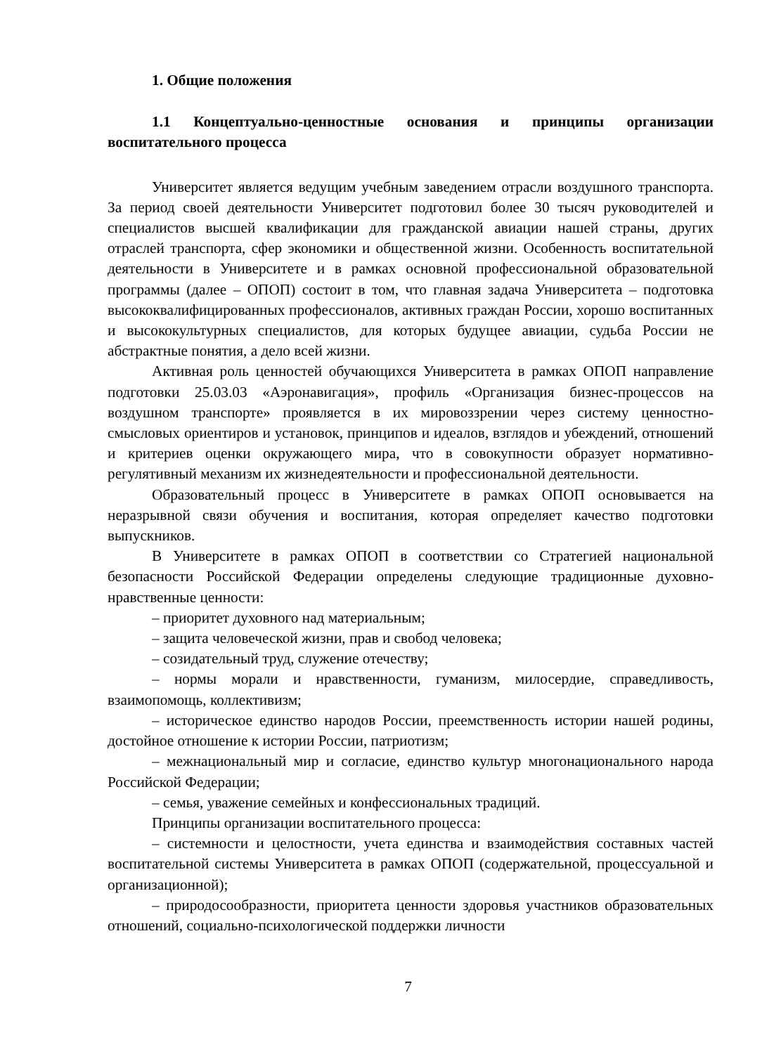1. Общие положения
1.1 Концептуально-ценностные основания и принципы организации воспитательного процесса
Университет является ведущим учебным заведением отрасли воздушного транспорта. За период своей деятельности Университет подготовил более 30 тысяч руководителей и специалистов высшей квалификации для гражданской авиации нашей страны, других отраслей транспорта, сфер экономики и общественной жизни. Особенность воспитательной деятельности в Университете и в рамках основной профессиональной образовательной программы (далее – ОПОП) состоит в том, что главная задача Университета – подготовка высококвалифицированных профессионалов, активных граждан России, хорошо воспитанных и высококультурных специалистов, для которых будущее авиации, судьба России не абстрактные понятия, а дело всей жизни.
Активная роль ценностей обучающихся Университета в рамках ОПОП направление подготовки 25.03.03 «Аэронавигация», профиль «Организация бизнес-процессов на воздушном транспорте» проявляется в их мировоззрении через систему ценностно-смысловых ориентиров и установок, принципов и идеалов, взглядов и убеждений, отношений и критериев оценки окружающего мира, что в совокупности образует нормативно-регулятивный механизм их жизнедеятельности и профессиональной деятельности.
Образовательный процесс в Университете в рамках ОПОП основывается на неразрывной связи обучения и воспитания, которая определяет качество подготовки выпускников.
В Университете в рамках ОПОП в соответствии со Стратегией национальной безопасности Российской Федерации определены следующие традиционные духовно-нравственные ценности:
– приоритет духовного над материальным;
– защита человеческой жизни, прав и свобод человека;
– созидательный труд, служение отечеству;
– нормы морали и нравственности, гуманизм, милосердие, справедливость, взаимопомощь, коллективизм;
– историческое единство народов России, преемственность истории нашей родины, достойное отношение к истории России, патриотизм;
– межнациональный мир и согласие, единство культур многонационального народа Российской Федерации;
– семья, уважение семейных и конфессиональных традиций.
Принципы организации воспитательного процесса:
– системности и целостности, учета единства и взаимодействия составных частей воспитательной системы Университета в рамках ОПОП (содержательной, процессуальной и организационной);
– природосообразности, приоритета ценности здоровья участников образовательных отношений, социально-психологической поддержки личности
7